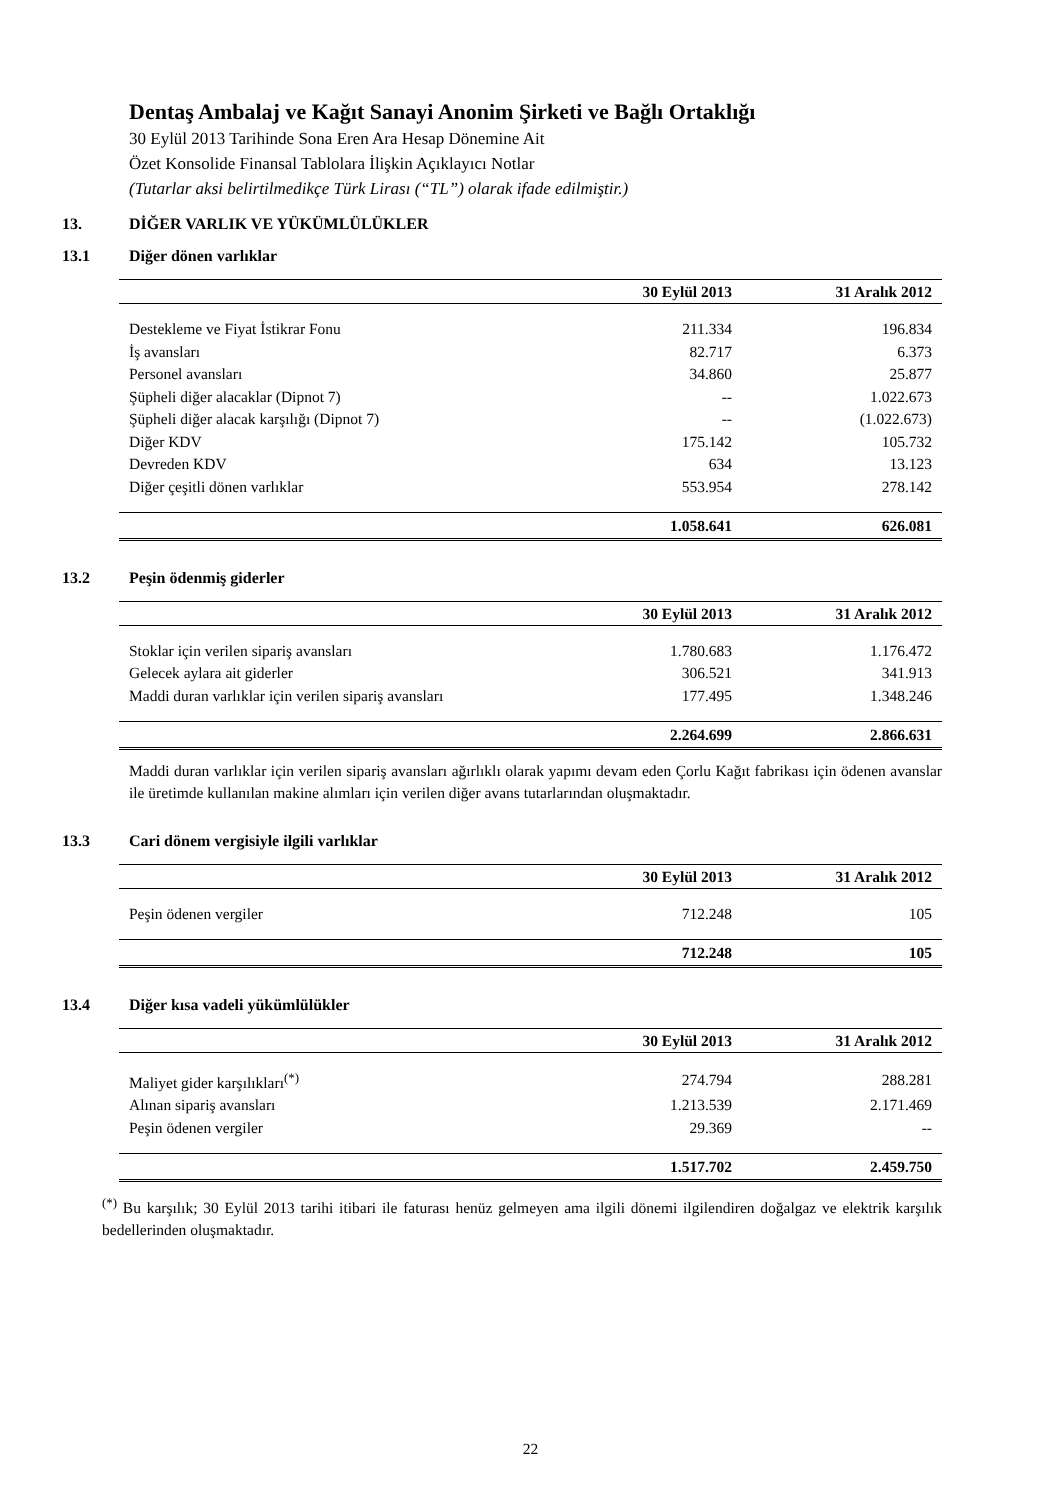Dentaş Ambalaj ve Kağıt Sanayi Anonim Şirketi ve Bağlı Ortaklığı
30 Eylül 2013 Tarihinde Sona Eren Ara Hesap Dönemine Ait
Özet Konsolide Finansal Tablolara İlişkin Açıklayıcı Notlar
(Tutarlar aksi belirtilmedikçe Türk Lirası (“TL”) olarak ifade edilmiştir.)
13. DİĞER VARLIK VE YÜKÜMLÜLÜKLER
13.1 Diğer dönen varlıklar
| | 30 Eylül 2013 | 31 Aralık 2012 |
| --- | --- | --- |
| Destekleme ve Fiyat İstikrar Fonu | 211.334 | 196.834 |
| İş avansları | 82.717 | 6.373 |
| Personel avansları | 34.860 | 25.877 |
| Şüpheli diğer alacaklar (Dipnot 7) | -- | 1.022.673 |
| Şüpheli diğer alacak karşılığı (Dipnot 7) | -- | (1.022.673) |
| Diğer KDV | 175.142 | 105.732 |
| Devreden KDV | 634 | 13.123 |
| Diğer çeşitli dönen varlıklar | 553.954 | 278.142 |
| | 1.058.641 | 626.081 |
13.2 Peşin ödenmiş giderler
| | 30 Eylül 2013 | 31 Aralık 2012 |
| --- | --- | --- |
| Stoklar için verilen sipariş avansları | 1.780.683 | 1.176.472 |
| Gelecek aylara ait giderler | 306.521 | 341.913 |
| Maddi duran varlıklar için verilen sipariş avansları | 177.495 | 1.348.246 |
| | 2.264.699 | 2.866.631 |
Maddi duran varlıklar için verilen sipariş avansları ağırlıklı olarak yapımı devam eden Çorlu Kağıt fabrikası için ödenen avanslar ile üretimde kullanılan makine alımları için verilen diğer avans tutarlarından oluşmaktadır.
13.3 Cari dönem vergisiyle ilgili varlıklar
| | 30 Eylül 2013 | 31 Aralık 2012 |
| --- | --- | --- |
| Peşin ödenen vergiler | 712.248 | 105 |
| | 712.248 | 105 |
13.4 Diğer kısa vadeli yükümlülükler
| | 30 Eylül 2013 | 31 Aralık 2012 |
| --- | --- | --- |
| Maliyet gider karşılıkları<sup>(*)</sup> | 274.794 | 288.281 |
| Alınan sipariş avansları | 1.213.539 | 2.171.469 |
| Peşin ödenen vergiler | 29.369 | -- |
| | 1.517.702 | 2.459.750 |
<sup>(*)</sup> Bu karşılık; 30 Eylül 2013 tarihi itibari ile faturası henüz gelmeyen ama ilgili dönemi ilgilendiren doğalgaz ve elektrik karşılık bedellerinden oluşmaktadır.
22